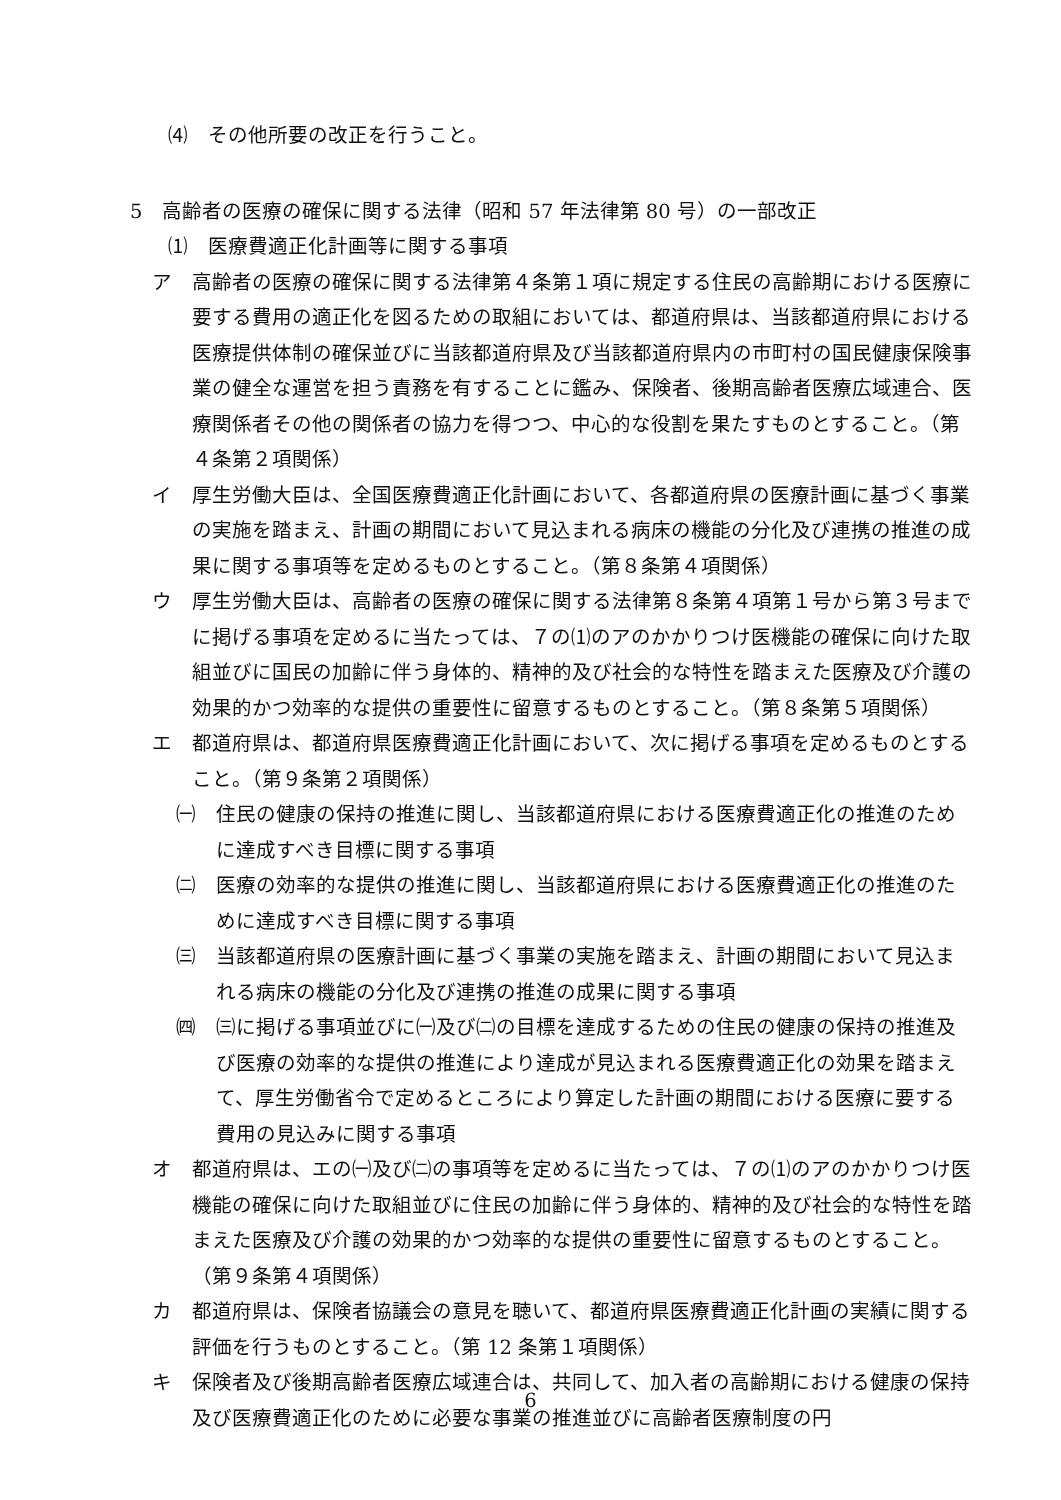⑷　その他所要の改正を行うこと。
5　高齢者の医療の確保に関する法律（昭和 57 年法律第 80 号）の一部改正
⑴　医療費適正化計画等に関する事項
ア　高齢者の医療の確保に関する法律第４条第１項に規定する住民の高齢期における医療に要する費用の適正化を図るための取組においては、都道府県は、当該都道府県における医療提供体制の確保並びに当該都道府県及び当該都道府県内の市町村の国民健康保険事業の健全な運営を担う責務を有することに鑑み、保険者、後期高齢者医療広域連合、医療関係者その他の関係者の協力を得つつ、中心的な役割を果たすものとすること。（第４条第２項関係）
イ　厚生労働大臣は、全国医療費適正化計画において、各都道府県の医療計画に基づく事業の実施を踏まえ、計画の期間において見込まれる病床の機能の分化及び連携の推進の成果に関する事項等を定めるものとすること。（第８条第４項関係）
ウ　厚生労働大臣は、高齢者の医療の確保に関する法律第８条第４項第１号から第３号までに掲げる事項を定めるに当たっては、７の⑴のアのかかりつけ医機能の確保に向けた取組並びに国民の加齢に伴う身体的、精神的及び社会的な特性を踏まえた医療及び介護の効果的かつ効率的な提供の重要性に留意するものとすること。（第８条第５項関係）
エ　都道府県は、都道府県医療費適正化計画において、次に掲げる事項を定めるものとすること。（第９条第２項関係）
㈠　住民の健康の保持の推進に関し、当該都道府県における医療費適正化の推進のために達成すべき目標に関する事項
㈡　医療の効率的な提供の推進に関し、当該都道府県における医療費適正化の推進のために達成すべき目標に関する事項
㈢　当該都道府県の医療計画に基づく事業の実施を踏まえ、計画の期間において見込まれる病床の機能の分化及び連携の推進の成果に関する事項
㈣　㈢に掲げる事項並びに㈠及び㈡の目標を達成するための住民の健康の保持の推進及び医療の効率的な提供の推進により達成が見込まれる医療費適正化の効果を踏まえて、厚生労働省令で定めるところにより算定した計画の期間における医療に要する費用の見込みに関する事項
オ　都道府県は、エの㈠及び㈡の事項等を定めるに当たっては、７の⑴のアのかかりつけ医機能の確保に向けた取組並びに住民の加齢に伴う身体的、精神的及び社会的な特性を踏まえた医療及び介護の効果的かつ効率的な提供の重要性に留意するものとすること。（第９条第４項関係）
カ　都道府県は、保険者協議会の意見を聴いて、都道府県医療費適正化計画の実績に関する評価を行うものとすること。（第 12 条第１項関係）
キ　保険者及び後期高齢者医療広域連合は、共同して、加入者の高齢期における健康の保持及び医療費適正化のために必要な事業の推進並びに高齢者医療制度の円
6